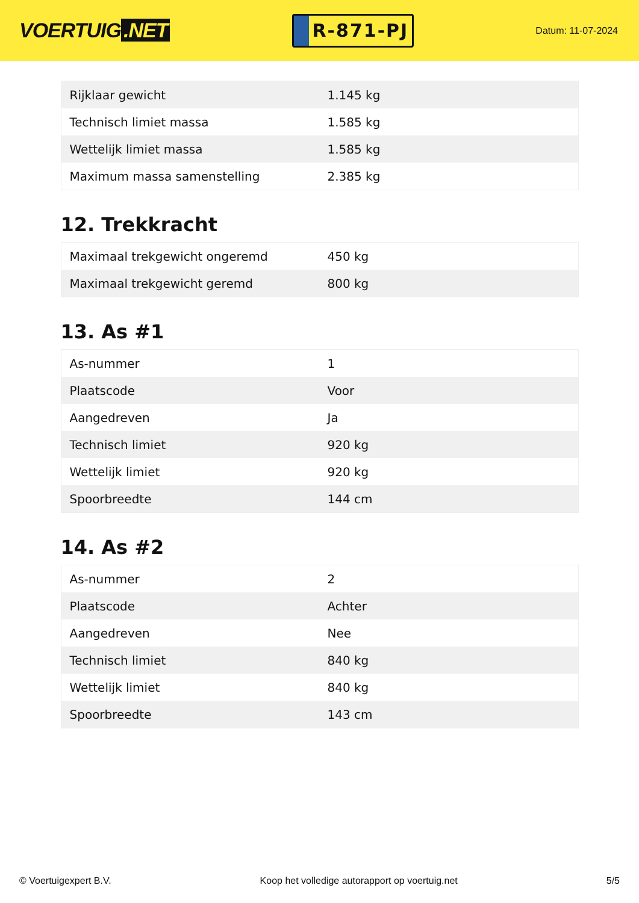VOERTUIG.NET
R-871-PJ
Datum: 11-07-2024
| Rijklaar gewicht | 1.145 kg |
| Technisch limiet massa | 1.585 kg |
| Wettelijk limiet massa | 1.585 kg |
| Maximum massa samenstelling | 2.385 kg |
12. Trekkracht
| Maximaal trekgewicht ongeremd | 450 kg |
| Maximaal trekgewicht geremd | 800 kg |
13. As #1
| As-nummer | 1 |
| Plaatscode | Voor |
| Aangedreven | Ja |
| Technisch limiet | 920 kg |
| Wettelijk limiet | 920 kg |
| Spoorbreedte | 144 cm |
14. As #2
| As-nummer | 2 |
| Plaatscode | Achter |
| Aangedreven | Nee |
| Technisch limiet | 840 kg |
| Wettelijk limiet | 840 kg |
| Spoorbreedte | 143 cm |
© Voertuigexpert B.V. Koop het volledige autorapport op voertuig.net 5/5